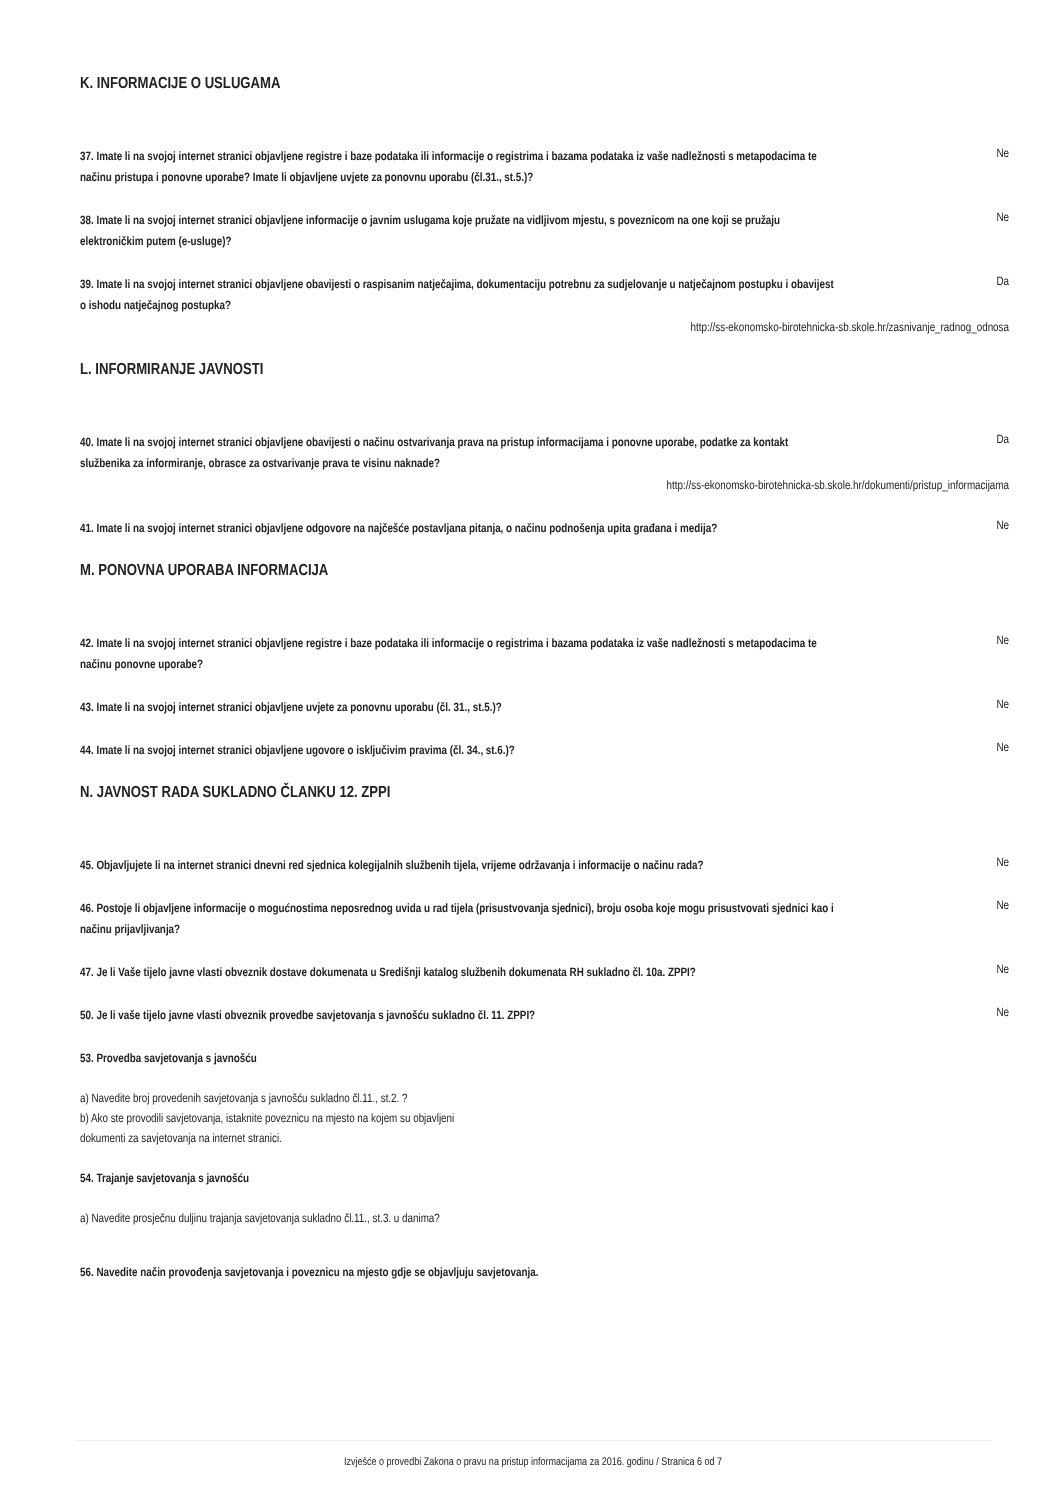K. INFORMACIJE O USLUGAMA
37. Imate li na svojoj internet stranici objavljene registre i baze podataka ili informacije o registrima i bazama podataka iz vaše nadležnosti s metapodacima te načinu pristupa i ponovne uporabe? Imate li objavljene uvjete za ponovnu uporabu (čl.31., st.5.)?
Ne
38. Imate li na svojoj internet stranici objavljene informacije o javnim uslugama koje pružate na vidljivom mjestu, s poveznicom na one koji se pružaju elektroničkim putem (e-usluge)?
Ne
39. Imate li na svojoj internet stranici objavljene obavijesti o raspisanim natječajima, dokumentaciju potrebnu za sudjelovanje u natječajnom postupku i obavijest o ishodu natječajnog postupka?
Da
http://ss-ekonomsko-birotehnicka-sb.skole.hr/zasnivanje_radnog_odnosa
L. INFORMIRANJE JAVNOSTI
40. Imate li na svojoj internet stranici objavljene obavijesti o načinu ostvarivanja prava na pristup informacijama i ponovne uporabe, podatke za kontakt službenika za informiranje, obrasce za ostvarivanje prava te visinu naknade?
Da
http://ss-ekonomsko-birotehnicka-sb.skole.hr/dokumenti/pristup_informacijama
41. Imate li na svojoj internet stranici objavljene odgovore na najčešće postavljana pitanja, o načinu podnošenja upita građana i medija?
Ne
M. PONOVNA UPORABA INFORMACIJA
42. Imate li na svojoj internet stranici objavljene registre i baze podataka ili informacije o registrima i bazama podataka iz vaše nadležnosti s metapodacima te načinu ponovne uporabe?
Ne
43. Imate li na svojoj internet stranici objavljene uvjete za ponovnu uporabu (čl. 31., st.5.)?
Ne
44. Imate li na svojoj internet stranici objavljene ugovore o isključivim pravima (čl. 34., st.6.)?
Ne
N. JAVNOST RADA SUKLADNO ČLANKU 12. ZPPI
45. Objavljujete li na internet stranici dnevni red sjednica kolegijalnih službenih tijela, vrijeme održavanja i informacije o načinu rada?
Ne
46. Postoje li objavljene informacije o mogućnostima neposrednog uvida u rad tijela (prisustvovanja sjednici), broju osoba koje mogu prisustvovati sjednici kao i načinu prijavljivanja?
Ne
47. Je li Vaše tijelo javne vlasti obveznik dostave dokumenata u Središnji katalog službenih dokumenata RH sukladno čl. 10a. ZPPI?
Ne
50. Je li vaše tijelo javne vlasti obveznik provedbe savjetovanja s javnošću sukladno čl. 11. ZPPI?
Ne
53. Provedba savjetovanja s javnošću
a) Navedite broj provedenih savjetovanja s javnošću sukladno čl.11., st.2. ?
b) Ako ste provodili savjetovanja, istaknite poveznicu na mjesto na kojem su objavljeni
dokumenti za savjetovanja na internet stranici.
54. Trajanje savjetovanja s javnošću
a) Navedite prosječnu duljinu trajanja savjetovanja sukladno čl.11., st.3. u danima?
56. Navedite način provođenja savjetovanja i poveznicu na mjesto gdje se objavljuju savjetovanja.
Izvješće o provedbi Zakona o pravu na pristup informacijama za 2016. godinu / Stranica 6 od 7